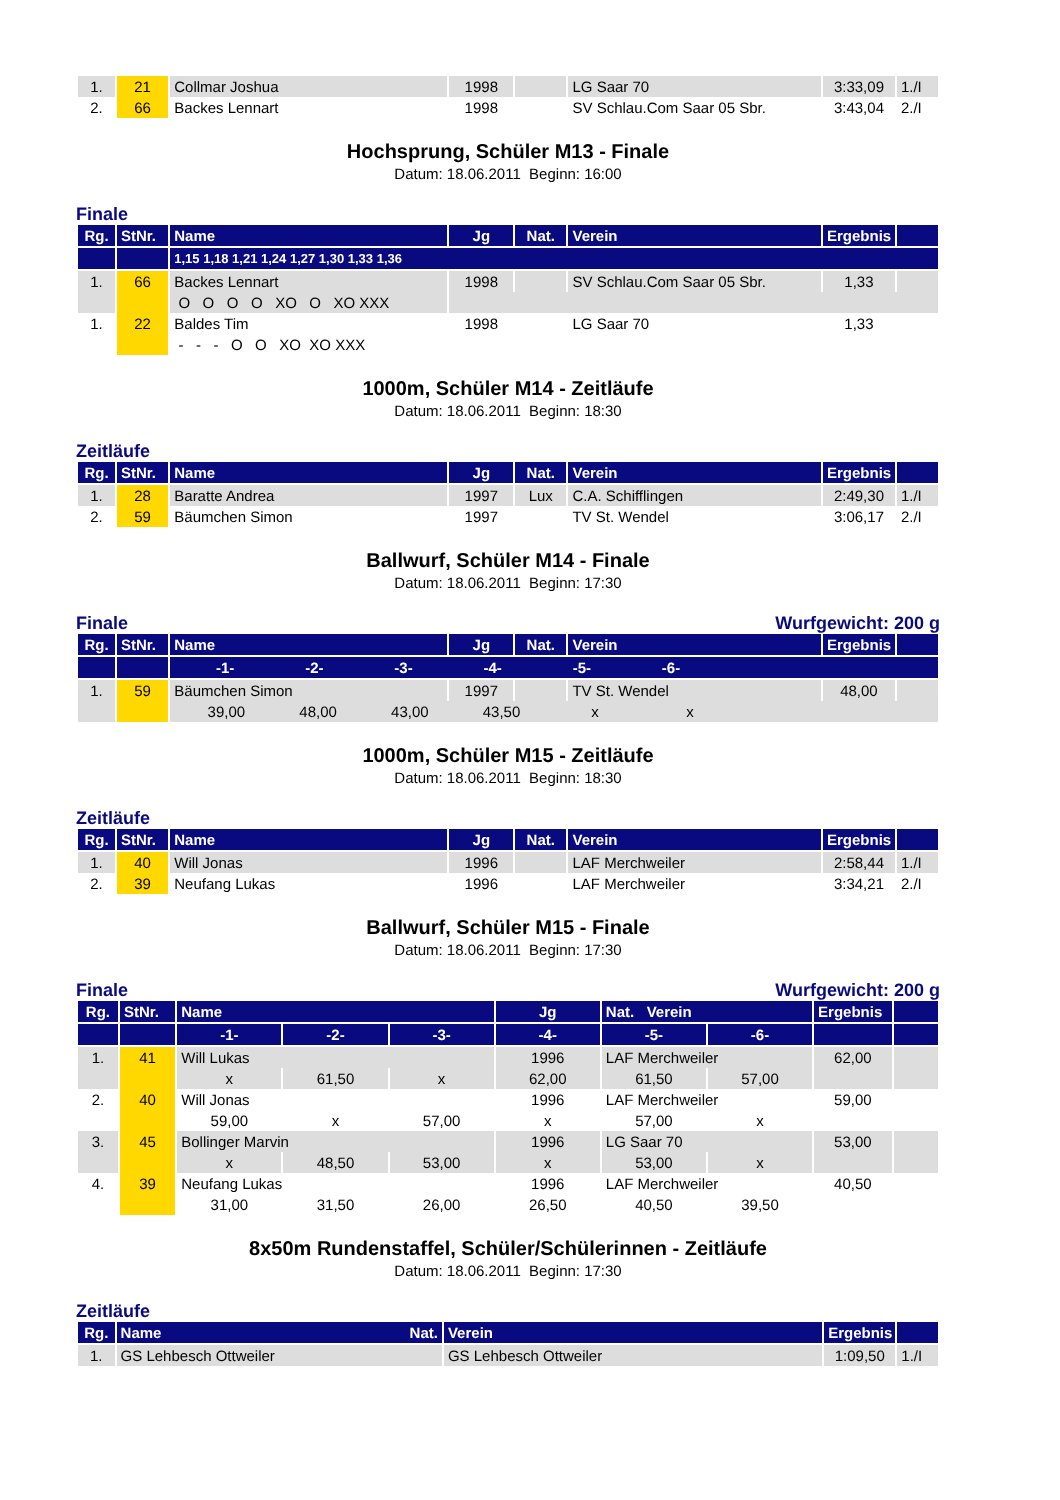| 1. | 21 | Collmar Joshua | 1998 | | LG Saar 70 | 3:33,09 | 1./I |
| 2. | 66 | Backes Lennart | 1998 | | SV Schlau.Com Saar 05 Sbr. | 3:43,04 | 2./I |
Hochsprung, Schüler M13 - Finale
Datum: 18.06.2011 Beginn: 16:00
Finale
| Rg. | StNr. | Name | Jg | Nat. | Verein | Ergebnis | |
| --- | --- | --- | --- | --- | --- | --- | --- |
| | | 1,15 1,18 1,21 1,24 1,27 1,30 1,33 1,36 | | | | | |
| 1. | 66 | Backes Lennart | 1998 | | SV Schlau.Com Saar 05 Sbr. | 1,33 | |
| | | O O O O XO O XO XXX | | | | | |
| 1. | 22 | Baldes Tim | 1998 | | LG Saar 70 | 1,33 | |
| | | - - - O O XO XO XXX | | | | | |
1000m, Schüler M14 - Zeitläufe
Datum: 18.06.2011 Beginn: 18:30
Zeitläufe
| Rg. | StNr. | Name | Jg | Nat. | Verein | Ergebnis | |
| --- | --- | --- | --- | --- | --- | --- | --- |
| 1. | 28 | Baratte Andrea | 1997 | Lux | C.A. Schifflingen | 2:49,30 | 1./I |
| 2. | 59 | Bäumchen Simon | 1997 | | TV St. Wendel | 3:06,17 | 2./I |
Ballwurf, Schüler M14 - Finale
Datum: 18.06.2011 Beginn: 17:30
Finale Wurfgewicht: 200 g
| Rg. | StNr. | Name | Jg | Nat. | Verein | Ergebnis | |
| --- | --- | --- | --- | --- | --- | --- | --- |
| | | -1- -2- -3- -4- -5- -6- | | | | | |
| 1. | 59 | Bäumchen Simon | 1997 | | TV St. Wendel | 48,00 | |
| | | 39,00 48,00 43,00 43,50 x x | | | | | |
1000m, Schüler M15 - Zeitläufe
Datum: 18.06.2011 Beginn: 18:30
Zeitläufe
| Rg. | StNr. | Name | Jg | Nat. | Verein | Ergebnis | |
| --- | --- | --- | --- | --- | --- | --- | --- |
| 1. | 40 | Will Jonas | 1996 | | LAF Merchweiler | 2:58,44 | 1./I |
| 2. | 39 | Neufang Lukas | 1996 | | LAF Merchweiler | 3:34,21 | 2./I |
Ballwurf, Schüler M15 - Finale
Datum: 18.06.2011 Beginn: 17:30
Finale Wurfgewicht: 200 g
| Rg. | StNr. | Name | | | Jg | Nat. Verein | | Ergebnis | |
| --- | --- | --- | --- | --- | --- | --- | --- | --- | --- |
| | | -1- | -2- | -3- | -4- | -5- | -6- | | |
| 1. | 41 | Will Lukas | | | 1996 | LAF Merchweiler | | 62,00 | |
| | | x | 61,50 | x | 62,00 | 61,50 | 57,00 | | |
| 2. | 40 | Will Jonas | | | 1996 | LAF Merchweiler | | 59,00 | |
| | | 59,00 | x | 57,00 | x | 57,00 | x | | |
| 3. | 45 | Bollinger Marvin | | | 1996 | LG Saar 70 | | 53,00 | |
| | | x | 48,50 | 53,00 | x | 53,00 | x | | |
| 4. | 39 | Neufang Lukas | | | 1996 | LAF Merchweiler | | 40,50 | |
| | | 31,00 | 31,50 | 26,00 | 26,50 | 40,50 | 39,50 | | |
8x50m Rundenstaffel, Schüler/Schülerinnen - Zeitläufe
Datum: 18.06.2011 Beginn: 17:30
Zeitläufe
| Rg. | Name Nat. | Verein | Ergebnis | |
| --- | --- | --- | --- | --- |
| 1. | GS Lehbesch Ottweiler | GS Lehbesch Ottweiler | 1:09,50 | 1./I |